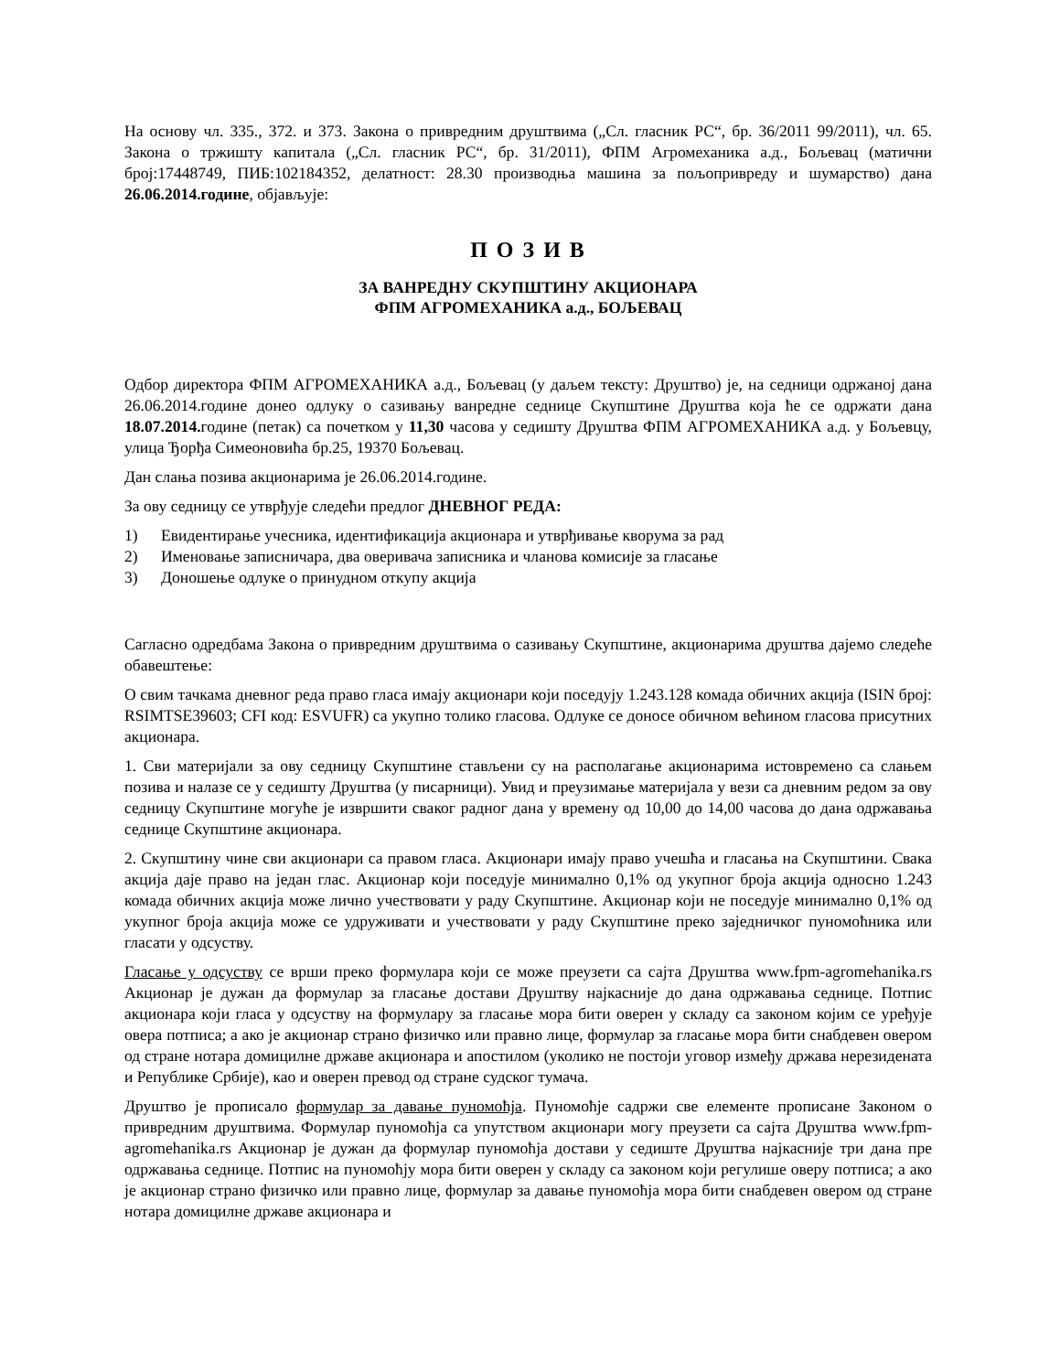На основу чл. 335., 372. и 373. Закона о привредним друштвима („Сл. гласник РС“, бр. 36/2011 99/2011), чл. 65. Закона о тржишту капитала („Сл. гласник РС“, бр. 31/2011), ФПМ Агромеханика а.д., Бољевац (матични број:17448749, ПИБ:102184352, делатност: 28.30 производња машина за пољопривреду и шумарство) дана 26.06.2014.године, објављује:
П О З И В
ЗА ВАНРЕДНУ СКУПШТИНУ АКЦИОНАРА
ФПМ АГРОМЕХАНИКА а.д., БОЉЕВАЦ
Одбор директора ФПМ АГРОМЕХАНИКА а.д., Бољевац (у даљем тексту: Друштво) је, на седници одржаној дана 26.06.2014.године донео одлуку о сазивању ванредне седнице Скупштине Друштва која ће се одржати дана 18.07.2014. године (петак) са почетком у 11,30 часова у седишту Друштва ФПМ АГРОМЕХАНИКА а.д. у Бољевцу, улица Ђорђа Симеоновића бр.25, 19370 Бољевац.
Дан слања позива акционарима је 26.06.2014.године.
За ову седницу се утврђује следећи предлог ДНЕВНОГ РЕДА:
1) Евидентирање учесника, идентификација акционара и утврђивање кворума за рад
2) Именовање записничара, два оверивача записника и чланова комисије за гласање
3) Доношење одлуке о принудном откупу акција
Сагласно одредбама Закона о привредним друштвима о сазивању Скупштине, акционарима друштва дајемо следеће обавештење:
О свим тачкама дневног реда право гласа имају акционари који поседују 1.243.128 комада обичних акција (ISIN број: RSIMTSE39603; CFI код: ESVUFR) са укупно толико гласова. Одлуке се доносе обичном већином гласова присутних акционара.
1. Сви материјали за ову седницу Скупштине стављени су на располагање акционарима истовремено са слањем позива и налазе се у седишту Друштва (у писарници). Увид и преузимање материјала у вези са дневним редом за ову седницу Скупштине могуће је извршити сваког радног дана у времену од 10,00 до 14,00 часова до дана одржавања седнице Скупштине акционара.
2. Скупштину чине сви акционари са правом гласа. Акционари имају право учешћа и гласања на Скупштини. Свака акција даје право на један глас. Акционар који поседује минимално 0,1% од укупног броја акција односно 1.243 комада обичних акција може лично учествовати у раду Скупштине. Акционар који не поседује минимално 0,1% од укупног броја акција може се удруживати и учествовати у раду Скупштине преко заједничког пуномоћника или гласати у одсуству.
Гласање у одсуству се врши преко формулара који се може преузети са сајта Друштва www.fpm-agromehanika.rs Акционар је дужан да формулар за гласање достави Друштву најкасније до дана одржавања седнице. Потпис акционара који гласа у одсуству на формулару за гласање мора бити оверен у складу са законом којим се уређује овера потписа; а ако је акционар страно физичко или правно лице, формулар за гласање мора бити снабдевен овером од стране нотара домицилне државе акционара и апостилом (уколико не постоји уговор између држава нерезидената и Републике Србије), као и оверен превод од стране судског тумача.
Друштво је прописало формулар за давање пуномоћја. Пуномоћје садржи све елементе прописане Законом о привредним друштвима. Формулар пуномоћја са упутством акционари могу преузети са сајта Друштва www.fpm-agromehanika.rs Акционар је дужан да формулар пуномоћја достави у седиште Друштва најкасније три дана пре одржавања седнице. Потпис на пуномоћју мора бити оверен у складу са законом који регулише оверу потписа; а ако је акционар страно физичко или правно лице, формулар за давање пуномоћја мора бити снабдевен овером од стране нотара домицилне државе акционара и